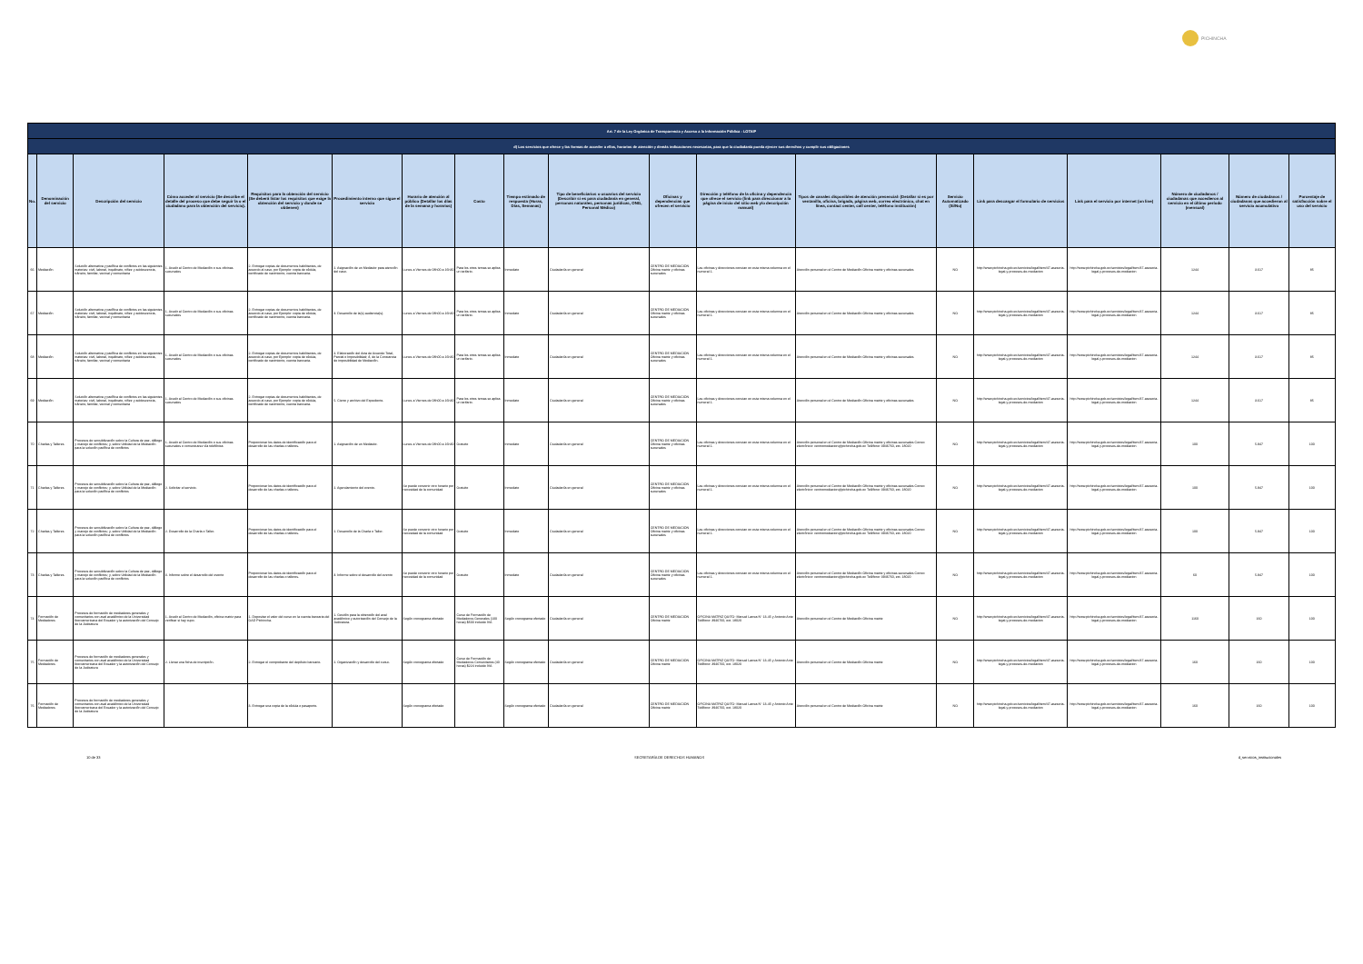PICHINCHA
| Art. 7 de la Ley Orgánica de Transparencia y Acceso a la Información Pública - LOTAIP | | | | | | | | | | | | | | | | | | |
| d) Los servicios que ofrece y las formas de acceder a ellos, horarios de atención y demás indicaciones necesarias, para que la ciudadanía pueda ejercer sus derechos y cumplir sus obligaciones | | | | | | | | | | | | | | | | | | |
| No. | Denominación del servicio | Descripción del servicio | Cómo acceder al servicio (Se describe el detalle del proceso que debe seguir la o el ciudadano para la obtención del servicio). | Requisitos para la obtención del servicio (Se deberá listar los requisitos que exige la obtención del servicio y donde se obtienen) | Procedimiento interno que sigue el servicio | Horario de atención al público (Detallar los días de la semana y horarios) | Costo | Tiempo estimado de respuesta (Horas, Días, Semanas) | Tipo de beneficiarios o usuarios del servicio (Describir si es para ciudadanía en general, personas naturales, personas jurídicas, ONG, Personal Médico) | Oficinas y dependencias que ofrecen el servicio | Dirección y teléfono de la oficina y dependencia que ofrece el servicio (link para direccionar a la página de inicio del sitio web y/o descripción manual) | Tipos de canales disponibles de atención presencial: (Detallar si es por ventanilla, oficina, brigada, página web, correo electrónico, chat en línea, contact center, call center, teléfono institución) | Servicio Automatizado (Si/No) | Link para descargar el formulario de servicios | Link para el servicio por internet (on line) | Número de ciudadanos / ciudadanas que accedieron al servicio en el último período (mensual) | Número de ciudadanos / ciudadanas que accedieron al servicio acumulativo | Porcentaje de satisfacción sobre el uso del servicio |
| 66 | Mediación | Solución alternativa y pacífica de conflictos en las siguientes materias: civil, laboral, inquilinato, niñez y adolescencia, tránsito, familiar, vecinal y comunitaria | 1. Acudir al Centro de Mediación o sus oficinas sucursales | 2. Entregar copias de documentos habilitantes, de acuerdo al caso, por Ejemplo: copia de cédula, certificado de nacimiento, cuenta bancaria. | 2. Asignación de un Mediador para atención del caso. | Lunes a Viernes de 08h00 a 16h30 | Para los otros temas se aplica un tarifario. | Inmediato | Ciudadanía en general | CENTRO DE MEDIACIÓN Oficina matriz y oficinas sucursales | Las oficinas y direcciones constan en esta misma columna en el numeral 1. | Atención personal en el Centro de Mediación Oficina matriz y oficinas sucursales | NO | http://www.pichincha.gob.ec/servicios/legal/item/47-asesoria-legal-y-procesos-de-mediacion | http://www.pichincha.gob.ec/servicios/legal/item/47-asesoria-legal-y-procesos-de-mediacion | 1244 | 3.617 | 85 |
| 67 | Mediación | Solución alternativa y pacífica de conflictos en las siguientes materias: civil, laboral, inquilinato, niñez y adolescencia, tránsito, familiar, vecinal y comunitaria | 1. Acudir al Centro de Mediación o sus oficinas sucursales | 2. Entregar copias de documentos habilitantes, de acuerdo al caso, por Ejemplo: copia de cédula, certificado de nacimiento, cuenta bancaria. | 3. Desarrollo de la(s) audiencia(s). | Lunes a Viernes de 08h00 a 16h30 | Para los otros temas se aplica un tarifario. | Inmediato | Ciudadanía en general | CENTRO DE MEDIACIÓN Oficina matriz y oficinas sucursales | Las oficinas y direcciones constan en esta misma columna en el numeral 1. | Atención personal en el Centro de Mediación Oficina matriz y oficinas sucursales | NO | http://www.pichincha.gob.ec/servicios/legal/item/47-asesoria-legal-y-procesos-de-mediacion | http://www.pichincha.gob.ec/servicios/legal/item/47-asesoria-legal-y-procesos-de-mediacion | 1244 | 3.617 | 85 |
| 68 | Mediación | Solución alternativa y pacífica de conflictos en las siguientes materias: civil, laboral, inquilinato, niñez y adolescencia, tránsito, familiar, vecinal y comunitaria | 1. Acudir al Centro de Mediación o sus oficinas sucursales | 2. Entregar copias de documentos habilitantes, de acuerdo al caso, por Ejemplo: copia de cédula, certificado de nacimiento, cuenta bancaria. | 4. Elaboración del Acta de Acuerdo Total, Parcial o Imposibilidad; ó, de la Constancia de imposibilidad de Mediación. | Lunes a Viernes de 08h00 a 16h30 | Para los otros temas se aplica un tarifario. | Inmediato | Ciudadanía en general | CENTRO DE MEDIACIÓN Oficina matriz y oficinas sucursales | Las oficinas y direcciones constan en esta misma columna en el numeral 1. | Atención personal en el Centro de Mediación Oficina matriz y oficinas sucursales | NO | http://www.pichincha.gob.ec/servicios/legal/item/47-asesoria-legal-y-procesos-de-mediacion | http://www.pichincha.gob.ec/servicios/legal/item/47-asesoria-legal-y-procesos-de-mediacion | 1244 | 3.617 | 85 |
| 69 | Mediación | Solución alternativa y pacífica de conflictos en las siguientes materias: civil, laboral, inquilinato, niñez y adolescencia, tránsito, familiar, vecinal y comunitaria | 1. Acudir al Centro de Mediación o sus oficinas sucursales | 2. Entregar copias de documentos habilitantes, de acuerdo al caso, por Ejemplo: copia de cédula, certificado de nacimiento, cuenta bancaria. | 5. Cierre y archivo del Expediente. | Lunes a Viernes de 08h00 a 16h30 | Para los otros temas se aplica un tarifario. | Inmediato | Ciudadanía en general | CENTRO DE MEDIACIÓN Oficina matriz y oficinas sucursales | Las oficinas y direcciones constan en esta misma columna en el numeral 1. | Atención personal en el Centro de Mediación Oficina matriz y oficinas sucursales | NO | http://www.pichincha.gob.ec/servicios/legal/item/47-asesoria-legal-y-procesos-de-mediacion | http://www.pichincha.gob.ec/servicios/legal/item/47-asesoria-legal-y-procesos-de-mediacion | 1244 | 3.617 | 85 |
| 70 | Charlas y Talleres | Procesos de sensibilización sobre la Cultura de paz, diálogo y manejo de conflictos; y, sobre Utilidad de la Mediación para la solución pacífica de conflictos | 1. Acudir al Centro de Mediación o sus oficinas sucursales o comunicarse vía telefónica | Proporcionar los datos de identificación para el desarrollo de las charlas o talleres. | 1. Asignación de un Mediador. | Lunes a Viernes de 08h00 a 16h30 | Gratuito | Inmediato | Ciudadanía en general | CENTRO DE MEDIACIÓN Oficina matriz y oficinas sucursales | Las oficinas y direcciones constan en esta misma columna en el numeral 1. | Atención personal en el Centro de Mediación Oficina matriz y oficinas sucursales Correo electrónico: centromediacion@pichincha.gob.ec Teléfono: 3946760, ext. 18020 | NO | http://www.pichincha.gob.ec/servicios/legal/item/47-asesoria-legal-y-procesos-de-mediacion | http://www.pichincha.gob.ec/servicios/legal/item/47-asesoria-legal-y-procesos-de-mediacion | 100 | 5.947 | 100 |
| 71 | Charlas y Talleres | Procesos de sensibilización sobre la Cultura de paz, diálogo y manejo de conflictos; y, sobre Utilidad de la Mediación para la solución pacífica de conflictos | 2. Solicitar el servicio. | Proporcionar los datos de identificación para el desarrollo de las charlas o talleres. | 2. Agendamiento del evento. | Se puede convenir otro horario por necesidad de la comunidad | Gratuito | Inmediato | Ciudadanía en general | CENTRO DE MEDIACIÓN Oficina matriz y oficinas sucursales | Las oficinas y direcciones constan en esta misma columna en el numeral 1. | Atención personal en el Centro de Mediación Oficina matriz y oficinas sucursales Correo electrónico: centromediacion@pichincha.gob.ec Teléfono: 3946760, ext. 18020 | NO | http://www.pichincha.gob.ec/servicios/legal/item/47-asesoria-legal-y-procesos-de-mediacion | http://www.pichincha.gob.ec/servicios/legal/item/47-asesoria-legal-y-procesos-de-mediacion | 100 | 5.947 | 100 |
| 72 | Charlas y Talleres | Procesos de sensibilización sobre la Cultura de paz, diálogo y manejo de conflictos; y, sobre Utilidad de la Mediación para la solución pacífica de conflictos | 2. Desarrollo de la Charla o Taller. | Proporcionar los datos de identificación para el desarrollo de las charlas o talleres. | 2. Desarrollo de la Charla o Taller. | Se puede convenir otro horario por necesidad de la comunidad | Gratuito | Inmediato | Ciudadanía en general | CENTRO DE MEDIACIÓN Oficina matriz y oficinas sucursales | Las oficinas y direcciones constan en esta misma columna en el numeral 1. | Atención personal en el Centro de Mediación Oficina matriz y oficinas sucursales Correo electrónico: centromediacion@pichincha.gob.ec Teléfono: 3946760, ext. 18020 | NO | http://www.pichincha.gob.ec/servicios/legal/item/47-asesoria-legal-y-procesos-de-mediacion | http://www.pichincha.gob.ec/servicios/legal/item/47-asesoria-legal-y-procesos-de-mediacion | 100 | 5.947 | 100 |
| 73 | Charlas y Talleres | Procesos de sensibilización sobre la Cultura de paz, diálogo y manejo de conflictos; y, sobre Utilidad de la Mediación para la solución pacífica de conflictos | 3. Informe sobre el desarrollo del evento | Proporcionar los datos de identificación para el desarrollo de las charlas o talleres. | 3. Informe sobre el desarrollo del evento | Se puede convenir otro horario por necesidad de la comunidad | Gratuito | Inmediato | Ciudadanía en general | CENTRO DE MEDIACIÓN Oficina matriz y oficinas sucursales | Las oficinas y direcciones constan en esta misma columna en el numeral 1. | Atención personal en el Centro de Mediación Oficina matriz y oficinas sucursales Correo electrónico: centromediacion@pichincha.gob.ec Teléfono: 3946760, ext. 18020 | NO | http://www.pichincha.gob.ec/servicios/legal/item/47-asesoria-legal-y-procesos-de-mediacion | http://www.pichincha.gob.ec/servicios/legal/item/47-asesoria-legal-y-procesos-de-mediacion | 60 | 5.947 | 100 |
| 74 | Formación de Mediadores | Procesos de formación de mediadores generales y comunitarios con aval académico de la Universidad Iberoamericana del Ecuador y la autorización del Consejo de la Judicatura | 1. Acudir al Centro de Mediación, oficina matriz para verificar si hay cupo. | 1. Depositar el valor del curso en la cuenta bancaria del GAD Pichincha. | 1. Gestión para la obtención del aval académico y autorización del Consejo de la Judicatura. | Según cronograma ofertado | Curso de Formación de Mediadores Generales (100 horas) $500 incluido IVA | Según cronograma ofertado | Ciudadanía en general | CENTRO DE MEDIACIÓN Oficina matriz | OFICINA MATRIZ QUITO: Manuel Larrea N° 13-45 y Antonio Ante Teléfono: 3946760, ext. 18020 | Atención personal en el Centro de Mediación Oficina matriz | NO | http://www.pichincha.gob.ec/servicios/legal/item/47-asesoria-legal-y-procesos-de-mediacion | http://www.pichincha.gob.ec/servicios/legal/item/47-asesoria-legal-y-procesos-de-mediacion | 1160 | 160 | 100 |
| 75 | Formación de Mediadores | Procesos de formación de mediadores generales y comunitarios con aval académico de la Universidad Iberoamericana del Ecuador y la autorización del Consejo de la Judicatura | 2. Llenar una ficha de inscripción. | 2. Entregar el comprobante del depósito bancario. | 2. Organización y desarrollo del curso. | Según cronograma ofertado | Curso de Formación de Mediadores Comunitarios (40 horas) $224 incluido IVA | Según cronograma ofertado | Ciudadanía en general | CENTRO DE MEDIACIÓN Oficina matriz | OFICINA MATRIZ QUITO: Manuel Larrea N° 13-45 y Antonio Ante Teléfono: 3946760, ext. 18020 | Atención personal en el Centro de Mediación Oficina matriz | NO | http://www.pichincha.gob.ec/servicios/legal/item/47-asesoria-legal-y-procesos-de-mediacion | http://www.pichincha.gob.ec/servicios/legal/item/47-asesoria-legal-y-procesos-de-mediacion | 160 | 160 | 100 |
| 76 | Formación de Mediadores | Procesos de formación de mediadores generales y comunitarios con aval académico de la Universidad Iberoamericana del Ecuador y la autorización del Consejo de la Judicatura | | 3. Entregar una copia de la cédula o pasaporte. | | Según cronograma ofertado | | Según cronograma ofertado | Ciudadanía en general | CENTRO DE MEDIACIÓN Oficina matriz | OFICINA MATRIZ QUITO: Manuel Larrea N° 13-45 y Antonio Ante Teléfono: 3946760, ext. 18020 | Atención personal en el Centro de Mediación Oficina matriz | NO | http://www.pichincha.gob.ec/servicios/legal/item/47-asesoria-legal-y-procesos-de-mediacion | http://www.pichincha.gob.ec/servicios/legal/item/47-asesoria-legal-y-procesos-de-mediacion | 160 | 160 | 100 |
10 de 33 SECRETARÍA DE DERECHOS HUMANOS d_servicios_institucionales